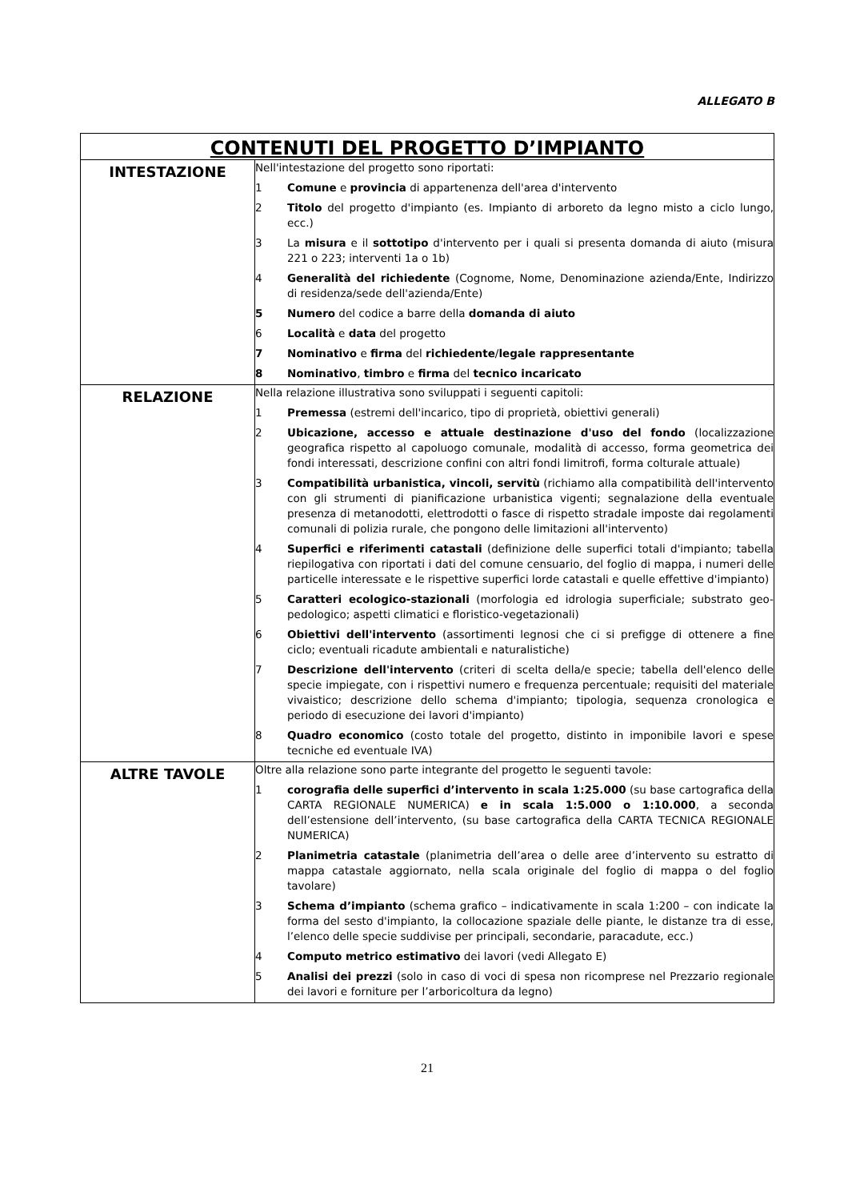ALLEGATO B
| CONTENUTI DEL PROGETTO D’IMPIANTO | |
| --- | --- |
| INTESTAZIONE | Nell'intestazione del progetto sono riportati: 1 Comune e provincia di appartenenza dell'area d'intervento 2 Titolo del progetto d'impianto (es. Impianto di arboreto da legno misto a ciclo lungo, ecc.) 3 La misura e il sottotipo d'intervento per i quali si presenta domanda di aiuto (misura 221 o 223; interventi 1a o 1b) 4 Generalità del richiedente (Cognome, Nome, Denominazione azienda/Ente, Indirizzo di residenza/sede dell'azienda/Ente) 5 Numero del codice a barre della domanda di aiuto 6 Località e data del progetto 7 Nominativo e firma del richiedente / legale rappresentante 8 Nominativo , timbro e firma del tecnico incaricato |
| RELAZIONE | Nella relazione illustrativa sono sviluppati i seguenti capitoli: 1 Premessa (estremi dell'incarico, tipo di proprietà, obiettivi generali) 2 Ubicazione, accesso e attuale destinazione d'uso del fondo (localizzazione geografica rispetto al capoluogo comunale, modalità di accesso, forma geometrica dei fondi interessati, descrizione confini con altri fondi limitrofi, forma colturale attuale) 3 Compatibilità urbanistica, vincoli, servitù (richiamo alla compatibilità dell'intervento con gli strumenti di pianificazione urbanistica vigenti; segnalazione della eventuale presenza di metanodotti, elettrodotti o fasce di rispetto stradale imposte dai regolamenti comunali di polizia rurale, che pongono delle limitazioni all'intervento) 4 Superfici e riferimenti catastali (definizione delle superfici totali d'impianto; tabella riepilogativa con riportati i dati del comune censuario, del foglio di mappa, i numeri delle particelle interessate e le rispettive superfici lorde catastali e quelle effettive d'impianto) 5 Caratteri ecologico-stazionali (morfologia ed idrologia superficiale; substrato geo-pedologico; aspetti climatici e floristico-vegetazionali) 6 Obiettivi dell'intervento (assortimenti legnosi che ci si prefigge di ottenere a fine ciclo; eventuali ricadute ambientali e naturalistiche) 7 Descrizione dell'intervento (criteri di scelta della/e specie; tabella dell'elenco delle specie impiegate, con i rispettivi numero e frequenza percentuale; requisiti del materiale vivaistico; descrizione dello schema d'impianto; tipologia, sequenza cronologica e periodo di esecuzione dei lavori d'impianto) 8 Quadro economico (costo totale del progetto, distinto in imponibile lavori e spese tecniche ed eventuale IVA) |
| ALTRE TAVOLE | Oltre alla relazione sono parte integrante del progetto le seguenti tavole: 1 corografia delle superfici d’intervento in scala 1:25.000 (su base cartografica della CARTA REGIONALE NUMERICA) e in scala 1:5.000 o 1:10.000 , a seconda dell’estensione dell’intervento, (su base cartografica della CARTA TECNICA REGIONALE NUMERICA) 2 Planimetria catastale (planimetria dell’area o delle aree d’intervento su estratto di mappa catastale aggiornato, nella scala originale del foglio di mappa o del foglio tavolare) 3 Schema d’impianto (schema grafico – indicativamente in scala 1:200 – con indicate la forma del sesto d'impianto, la collocazione spaziale delle piante, le distanze tra di esse, l’elenco delle specie suddivise per principali, secondarie, paracadute, ecc.) 4 Computo metrico estimativo dei lavori (vedi Allegato E) 5 Analisi dei prezzi (solo in caso di voci di spesa non ricomprese nel Prezzario regionale dei lavori e forniture per l’arboricoltura da legno) |
21